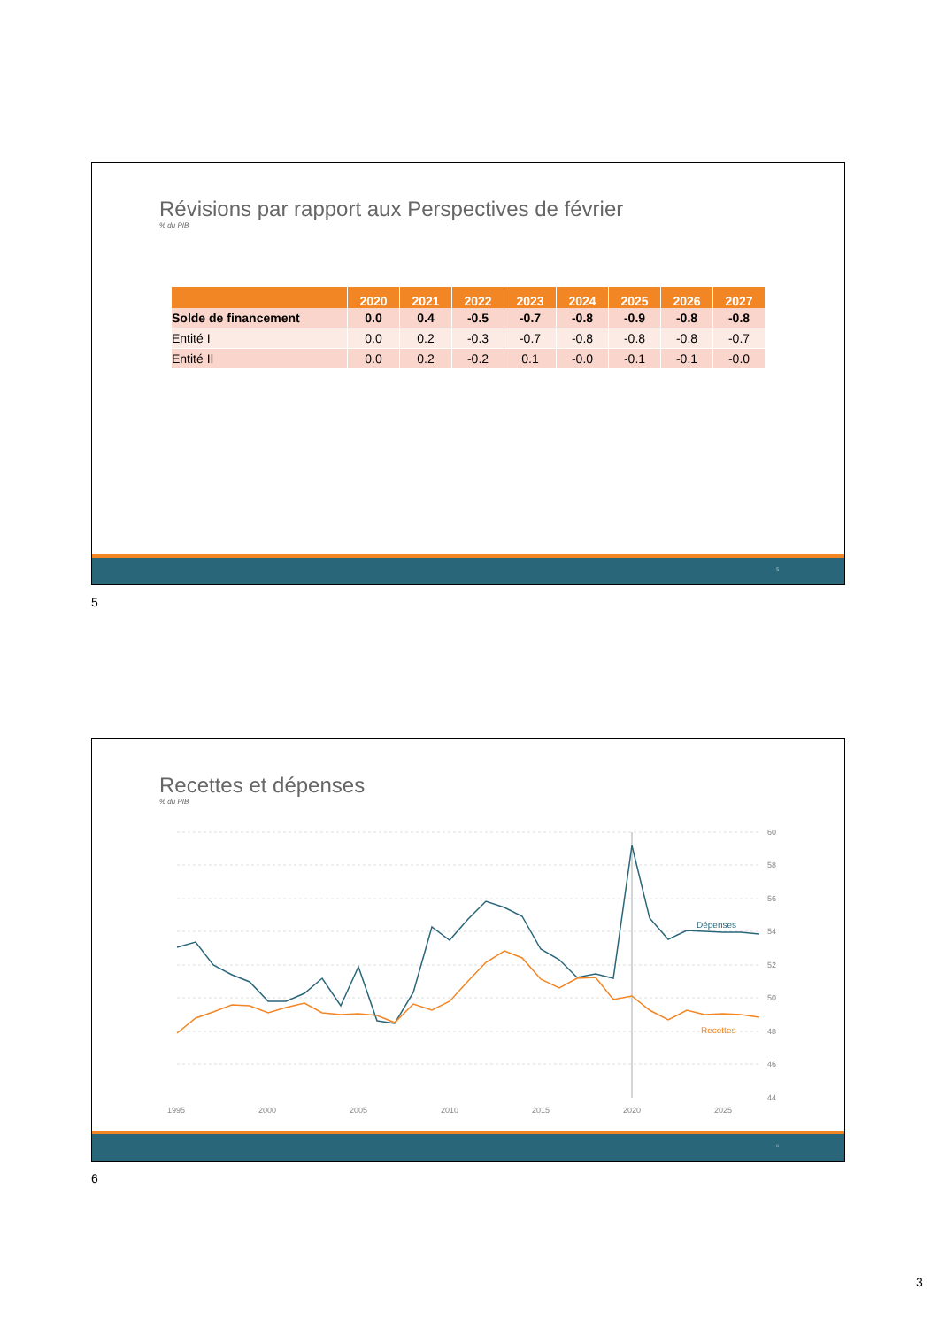Révisions par rapport aux Perspectives de février
% du PIB
| | 2020 | 2021 | 2022 | 2023 | 2024 | 2025 | 2026 | 2027 |
| --- | --- | --- | --- | --- | --- | --- | --- | --- |
| Solde de financement | 0.0 | 0.4 | -0.5 | -0.7 | -0.8 | -0.9 | -0.8 | -0.8 |
| Entité I | 0.0 | 0.2 | -0.3 | -0.7 | -0.8 | -0.8 | -0.8 | -0.7 |
| Entité II | 0.0 | 0.2 | -0.2 | 0.1 | -0.0 | -0.1 | -0.1 | -0.0 |
5
5
Recettes et dépenses
% du PIB
60
58
56
54
52
50
48
46
44
1995
2000
2005
2010
2015
2020
2025
Dépenses
Recettes
6
6
3